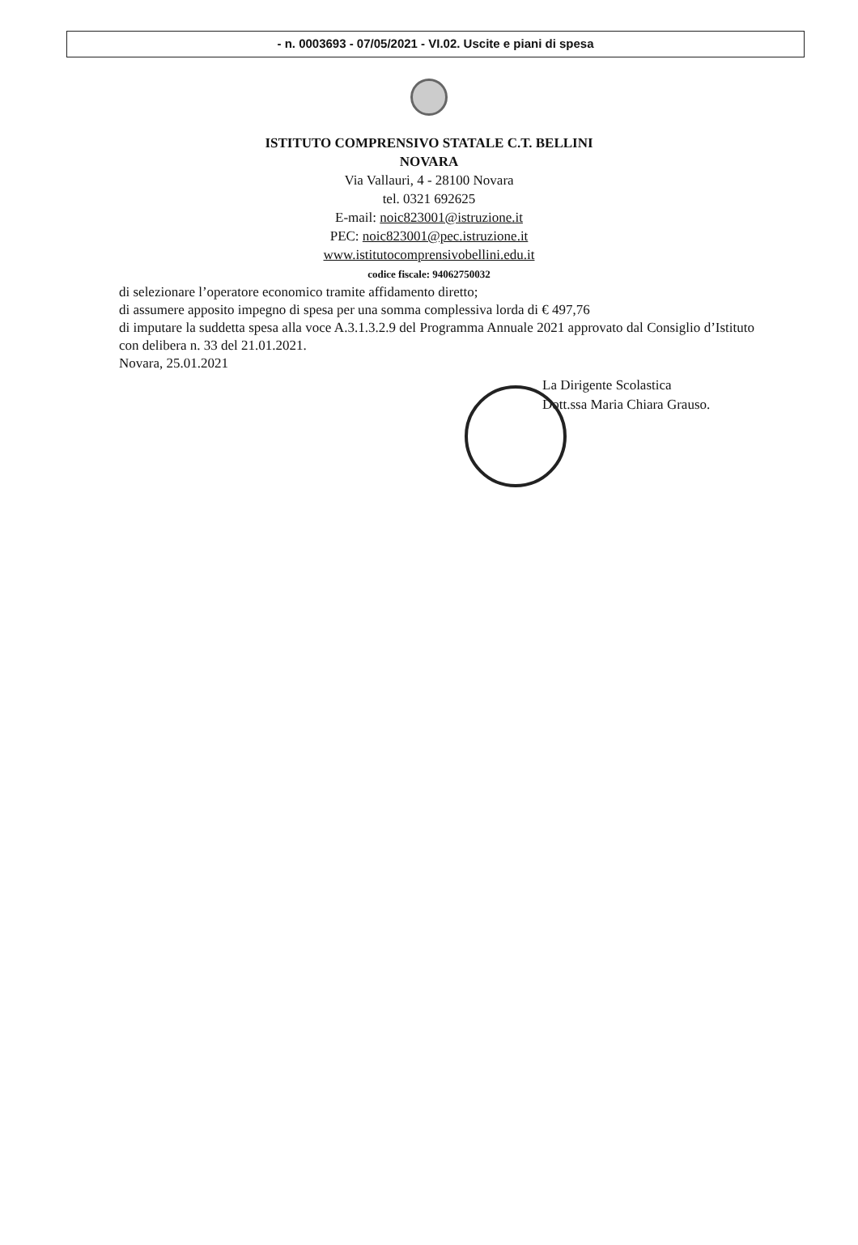- n. 0003693 - 07/05/2021 - VI.02. Uscite e piani di spesa
ISTITUTO COMPRENSIVO STATALE C.T. BELLINI
NOVARA
Via Vallauri, 4 - 28100 Novara
tel. 0321 692625
E-mail: noic823001@istruzione.it
PEC: noic823001@pec.istruzione.it
www.istitutocomprensivobellini.edu.it
codice fiscale: 94062750032
di selezionare l’operatore economico tramite affidamento diretto;
di assumere apposito impegno di spesa per una somma complessiva lorda di € 497,76
di imputare la suddetta spesa alla voce A.3.1.3.2.9 del Programma Annuale 2021 approvato dal Consiglio d’Istituto con delibera n. 33 del 21.01.2021.
Novara, 25.01.2021
La Dirigente Scolastica
Dott.ssa Maria Chiara Grauso.